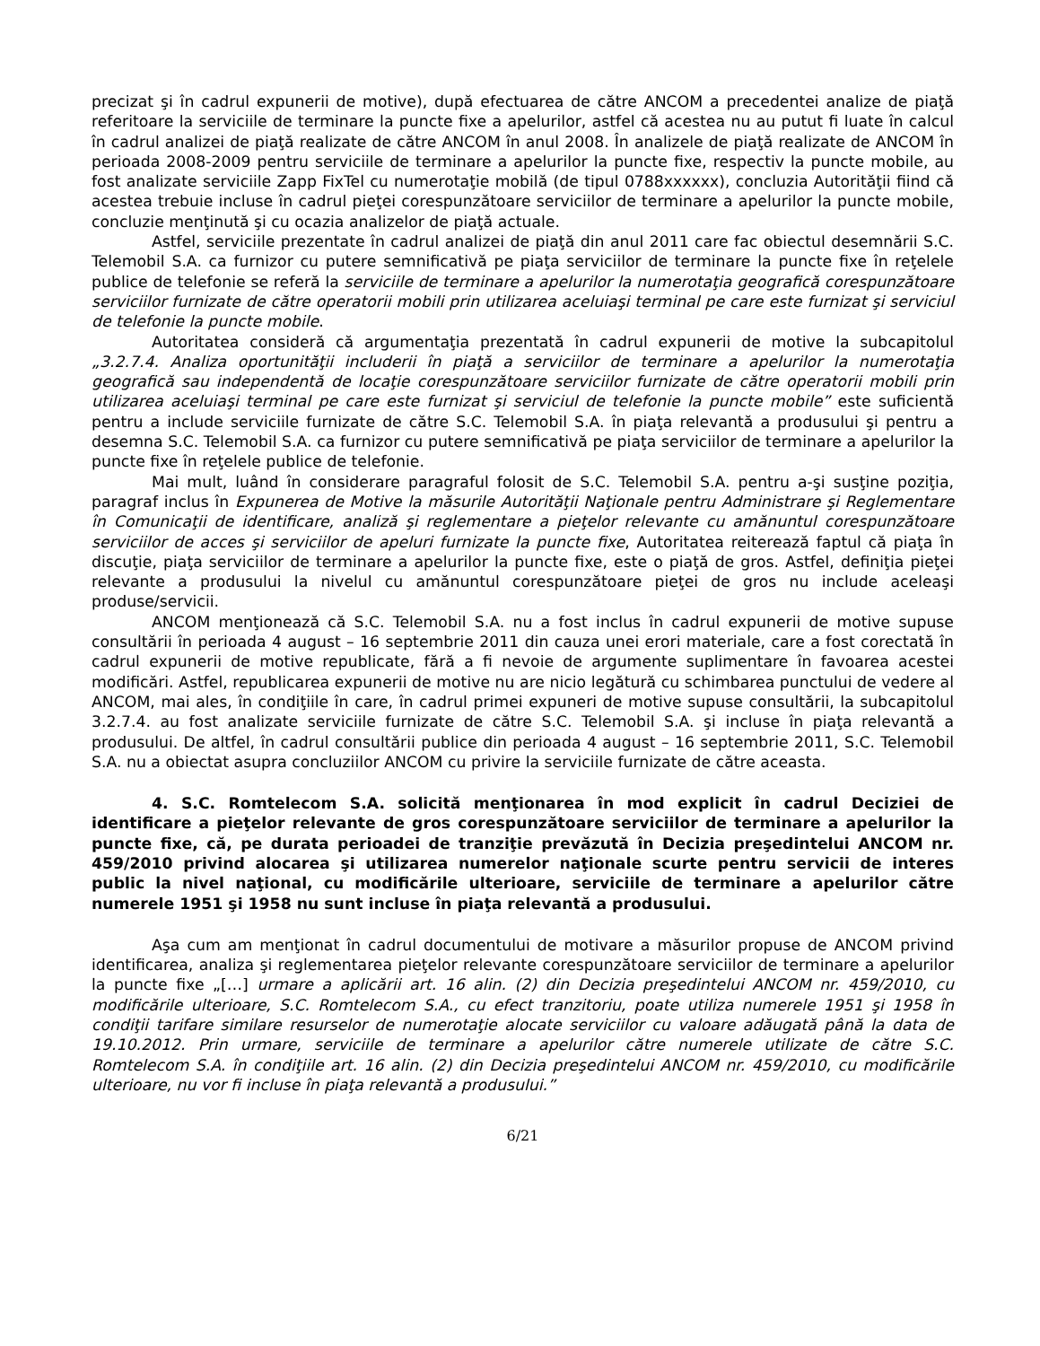precizat şi în cadrul expunerii de motive), după efectuarea de către ANCOM a precedentei analize de piaţă referitoare la serviciile de terminare la puncte fixe a apelurilor, astfel că acestea nu au putut fi luate în calcul în cadrul analizei de piaţă realizate de către ANCOM în anul 2008. În analizele de piaţă realizate de ANCOM în perioada 2008-2009 pentru serviciile de terminare a apelurilor la puncte fixe, respectiv la puncte mobile, au fost analizate serviciile Zapp FixTel cu numerotaţie mobilă (de tipul 0788xxxxxx), concluzia Autorităţii fiind că acestea trebuie incluse în cadrul pieţei corespunzătoare serviciilor de terminare a apelurilor la puncte mobile, concluzie menţinută şi cu ocazia analizelor de piaţă actuale.
Astfel, serviciile prezentate în cadrul analizei de piaţă din anul 2011 care fac obiectul desemnării S.C. Telemobil S.A. ca furnizor cu putere semnificativă pe piaţa serviciilor de terminare la puncte fixe în reţelele publice de telefonie se referă la serviciile de terminare a apelurilor la numerotaţia geografică corespunzătoare serviciilor furnizate de către operatorii mobili prin utilizarea aceluiaşi terminal pe care este furnizat şi serviciul de telefonie la puncte mobile.
Autoritatea consideră că argumentaţia prezentată în cadrul expunerii de motive la subcapitolul „3.2.7.4. Analiza oportunităţii includerii în piaţă a serviciilor de terminare a apelurilor la numerotaţia geografică sau independentă de locaţie corespunzătoare serviciilor furnizate de către operatorii mobili prin utilizarea aceluiaşi terminal pe care este furnizat şi serviciul de telefonie la puncte mobile” este suficientă pentru a include serviciile furnizate de către S.C. Telemobil S.A. în piaţa relevantă a produsului şi pentru a desemna S.C. Telemobil S.A. ca furnizor cu putere semnificativă pe piaţa serviciilor de terminare a apelurilor la puncte fixe în reţelele publice de telefonie.
Mai mult, luând în considerare paragraful folosit de S.C. Telemobil S.A. pentru a-şi susţine poziţia, paragraf inclus în Expunerea de Motive la măsurile Autorităţii Naţionale pentru Administrare şi Reglementare în Comunicaţii de identificare, analiză şi reglementare a pieţelor relevante cu amănuntul corespunzătoare serviciilor de acces şi serviciilor de apeluri furnizate la puncte fixe, Autoritatea reiterează faptul că piaţa în discuţie, piaţa serviciilor de terminare a apelurilor la puncte fixe, este o piaţă de gros. Astfel, definiţia pieţei relevante a produsului la nivelul cu amănuntul corespunzătoare pieţei de gros nu include aceleaşi produse/servicii.
ANCOM menţionează că S.C. Telemobil S.A. nu a fost inclus în cadrul expunerii de motive supuse consultării în perioada 4 august – 16 septembrie 2011 din cauza unei erori materiale, care a fost corectată în cadrul expunerii de motive republicate, fără a fi nevoie de argumente suplimentare în favoarea acestei modificări. Astfel, republicarea expunerii de motive nu are nicio legătură cu schimbarea punctului de vedere al ANCOM, mai ales, în condiţiile în care, în cadrul primei expuneri de motive supuse consultării, la subcapitolul 3.2.7.4. au fost analizate serviciile furnizate de către S.C. Telemobil S.A. şi incluse în piaţa relevantă a produsului. De altfel, în cadrul consultării publice din perioada 4 august – 16 septembrie 2011, S.C. Telemobil S.A. nu a obiectat asupra concluziilor ANCOM cu privire la serviciile furnizate de către aceasta.
4. S.C. Romtelecom S.A. solicită menţionarea în mod explicit în cadrul Deciziei de identificare a pieţelor relevante de gros corespunzătoare serviciilor de terminare a apelurilor la puncte fixe, că, pe durata perioadei de tranziţie prevăzută în Decizia preşedintelui ANCOM nr. 459/2010 privind alocarea şi utilizarea numerelor naţionale scurte pentru servicii de interes public la nivel naţional, cu modificările ulterioare, serviciile de terminare a apelurilor către numerele 1951 şi 1958 nu sunt incluse în piaţa relevantă a produsului.
Aşa cum am menţionat în cadrul documentului de motivare a măsurilor propuse de ANCOM privind identificarea, analiza şi reglementarea pieţelor relevante corespunzătoare serviciilor de terminare a apelurilor la puncte fixe „[…] urmare a aplicării art. 16 alin. (2) din Decizia preşedintelui ANCOM nr. 459/2010, cu modificările ulterioare, S.C. Romtelecom S.A., cu efect tranzitoriu, poate utiliza numerele 1951 şi 1958 în condiţii tarifare similare resurselor de numerotaţie alocate serviciilor cu valoare adăugată până la data de 19.10.2012. Prin urmare, serviciile de terminare a apelurilor către numerele utilizate de către S.C. Romtelecom S.A. în condiţiile art. 16 alin. (2) din Decizia preşedintelui ANCOM nr. 459/2010, cu modificările ulterioare, nu vor fi incluse în piaţa relevantă a produsului.”
6/21